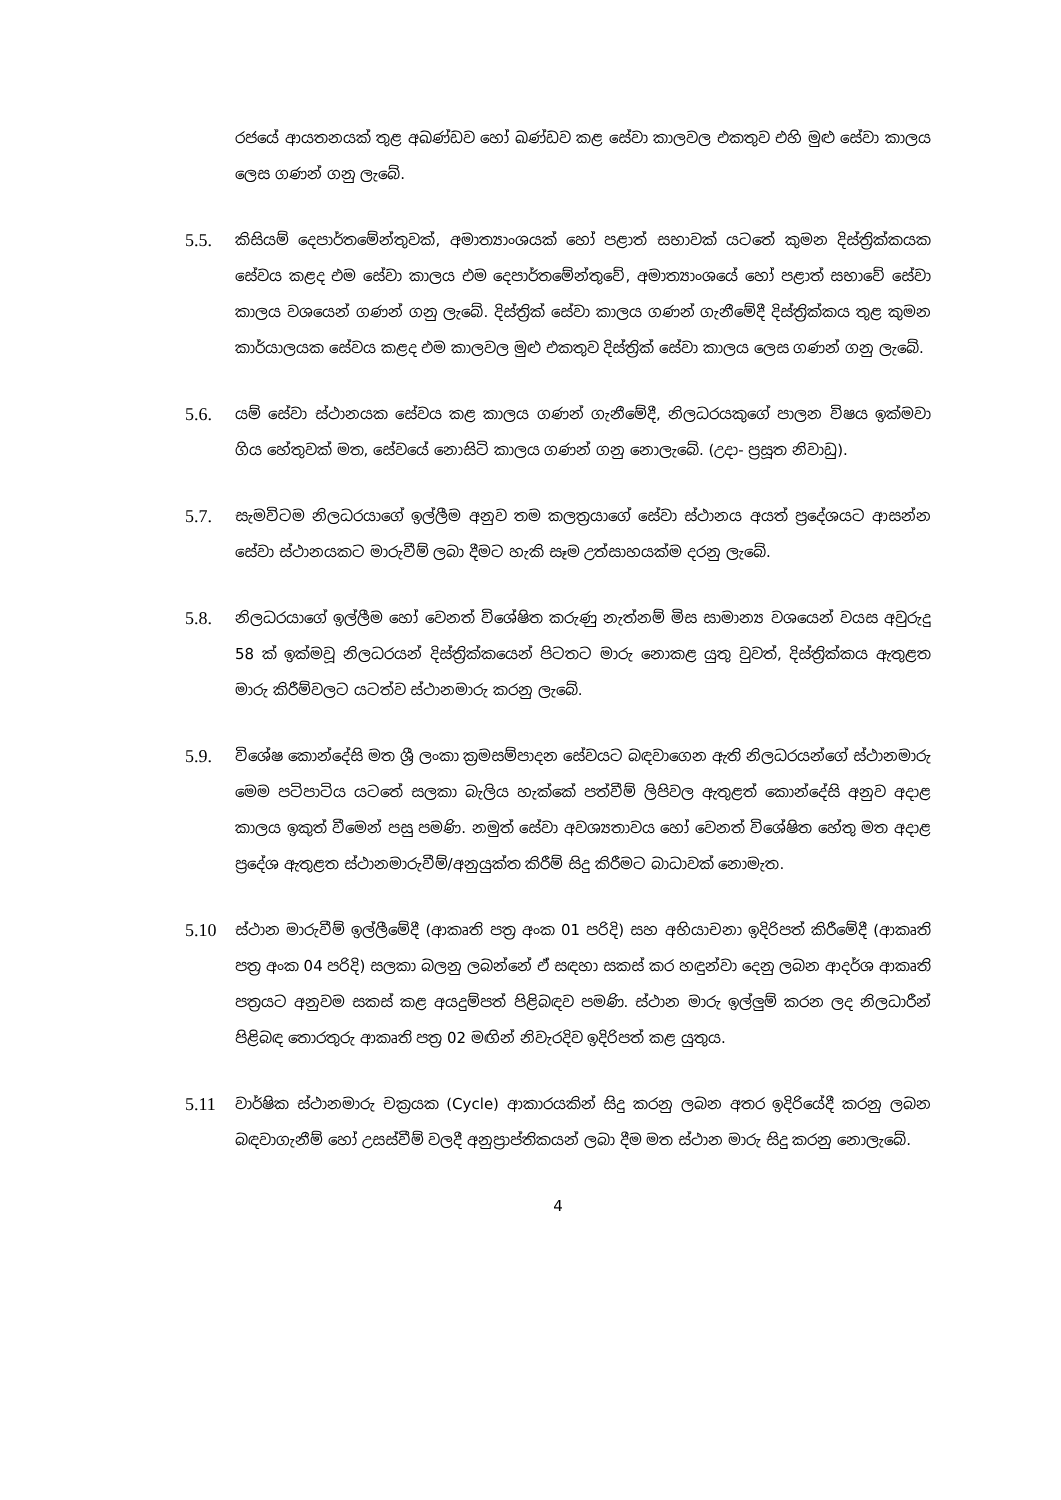රජයේ ආයතනයක් තුළ අඛණ්ඩව හෝ ඛණ්ඩව කළ සේවා කාලවල එකතුව එහි මුළු සේවා කාලය ලෙස ගණන් ගනු ලැබේ.
5.5.
කිසියම් දෙපාර්තමේන්තුවක්, අමාත්‍යාංශයක් හෝ පළාත් සභාවක් යටතේ කුමන දිස්ත්‍රික්කයක සේවය කළද එම සේවා කාලය එම දෙපාර්තමේන්තුවේ, අමාත්‍යාංශයේ හෝ පළාත් සභාවේ සේවා කාලය වශයෙන් ගණන් ගනු ලැබේ. දිස්ත්‍රික් සේවා කාලය ගණන් ගැනීමේදී දිස්ත්‍රික්කය තුළ කුමන කාර්යාලයක සේවය කළද එම කාලවල මුළු එකතුව දිස්ත්‍රික් සේවා කාලය ලෙස ගණන් ගනු ලැබේ.
5.6.
යම් සේවා ස්ථානයක සේවය කළ කාලය ගණන් ගැනීමේදී, නිලධරයකුගේ පාලන විෂය ඉක්මවා ගිය හේතුවක් මත, සේවයේ නොසිටි කාලය ගණන් ගනු නොලැබේ. (උදා- ප්‍රසූත නිවාඩු).
5.7.
සැමවිටම නිලධරයාගේ ඉල්ලීම අනුව තම කලත්‍රයාගේ සේවා ස්ථානය අයත් ප්‍රදේශයට ආසන්න සේවා ස්ථානයකට මාරුවීම් ලබා දීමට හැකි සෑම උත්සාහයක්ම දරනු ලැබේ.
5.8.
නිලධරයාගේ ඉල්ලීම හෝ වෙනත් විශේෂිත කරුණු නැත්නම් මිස සාමාන්‍ය වශයෙන් වයස අවුරුදු 58 ක් ඉක්මවූ නිලධරයන් දිස්ත්‍රික්කයෙන් පිටතට මාරු නොකළ යුතු වුවත්, දිස්ත්‍රික්කය ඇතුළත මාරු කිරීම්වලට යටත්ව ස්ථානමාරු කරනු ලැබේ.
5.9.
විශේෂ කොන්දේසි මත ශ්‍රී ලංකා ක්‍රමසම්පාදන සේවයට බඳවාගෙන ඇති නිලධරයන්ගේ ස්ථානමාරු මෙම පටිපාටිය යටතේ සලකා බැලිය හැක්කේ පත්වීම් ලිපිවල ඇතුළත් කොන්දේසි අනුව අදාළ කාලය ඉකුත් වීමෙන් පසු පමණි. නමුත් සේවා අවශ්‍යතාවය හෝ වෙනත් විශේෂිත හේතු මත අදාළ ප්‍රදේශ ඇතුළත ස්ථානමාරුවීම්/අනුයුක්ත කිරීම් සිදු කිරීමට බාධාවක් නොමැත.
5.10
ස්ථාන මාරුවීම් ඉල්ලීමේදී (ආකෘති පත්‍ර අංක 01 පරිදි) සහ අභියාචනා ඉදිරිපත් කිරීමේදී (ආකෘති පත්‍ර අංක 04 පරිදි) සලකා බලනු ලබන්නේ ඒ සඳහා සකස් කර හඳුන්වා දෙනු ලබන ආදර්ශ ආකෘති පත්‍රයට අනුවම සකස් කළ අයදුම්පත් පිළිබඳව පමණි. ස්ථාන මාරු ඉල්ලුම් කරන ලද නිලධාරීන් පිළිබඳ තොරතුරු ආකෘති පත්‍ර 02 මඟින් නිවැරදිව ඉදිරිපත් කළ යුතුය.
5.11
වාර්ෂික ස්ථානමාරු චක්‍රයක (Cycle) ආකාරයකින් සිදු කරනු ලබන අතර ඉදිරියේදී කරනු ලබන බඳවාගැනීම් හෝ උසස්වීම් වලදී අනුප්‍රාප්තිකයන් ලබා දීම මත ස්ථාන මාරු සිදු කරනු නොලැබේ.
4